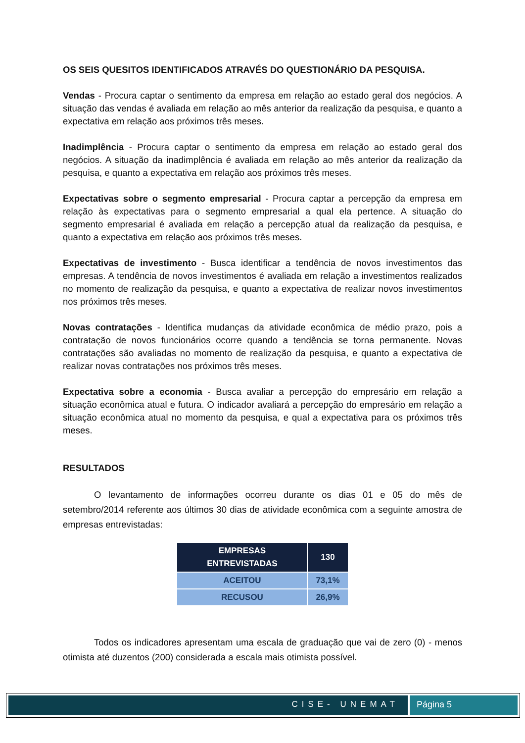OS SEIS QUESITOS IDENTIFICADOS ATRAVÉS DO QUESTIONÁRIO DA PESQUISA.
Vendas - Procura captar o sentimento da empresa em relação ao estado geral dos negócios. A situação das vendas é avaliada em relação ao mês anterior da realização da pesquisa, e quanto a expectativa em relação aos próximos três meses.
Inadimplência - Procura captar o sentimento da empresa em relação ao estado geral dos negócios. A situação da inadimplência é avaliada em relação ao mês anterior da realização da pesquisa, e quanto a expectativa em relação aos próximos três meses.
Expectativas sobre o segmento empresarial - Procura captar a percepção da empresa em relação às expectativas para o segmento empresarial a qual ela pertence. A situação do segmento empresarial é avaliada em relação a percepção atual da realização da pesquisa, e quanto a expectativa em relação aos próximos três meses.
Expectativas de investimento - Busca identificar a tendência de novos investimentos das empresas. A tendência de novos investimentos é avaliada em relação a investimentos realizados no momento de realização da pesquisa, e quanto a expectativa de realizar novos investimentos nos próximos três meses.
Novas contratações - Identifica mudanças da atividade econômica de médio prazo, pois a contratação de novos funcionários ocorre quando a tendência se torna permanente. Novas contratações são avaliadas no momento de realização da pesquisa, e quanto a expectativa de realizar novas contratações nos próximos três meses.
Expectativa sobre a economia - Busca avaliar a percepção do empresário em relação a situação econômica atual e futura. O indicador avaliará a percepção do empresário em relação a situação econômica atual no momento da pesquisa, e qual a expectativa para os próximos três meses.
RESULTADOS
O levantamento de informações ocorreu durante os dias 01 e 05 do mês de setembro/2014 referente aos últimos 30 dias de atividade econômica com a seguinte amostra de empresas entrevistadas:
| EMPRESAS ENTREVISTADAS | 130 |
| --- | --- |
| ACEITOU | 73,1% |
| RECUSOU | 26,9% |
Todos os indicadores apresentam uma escala de graduação que vai de zero (0) - menos otimista até duzentos (200) considerada a escala mais otimista possível.
CISE- UNEMAT Página 5